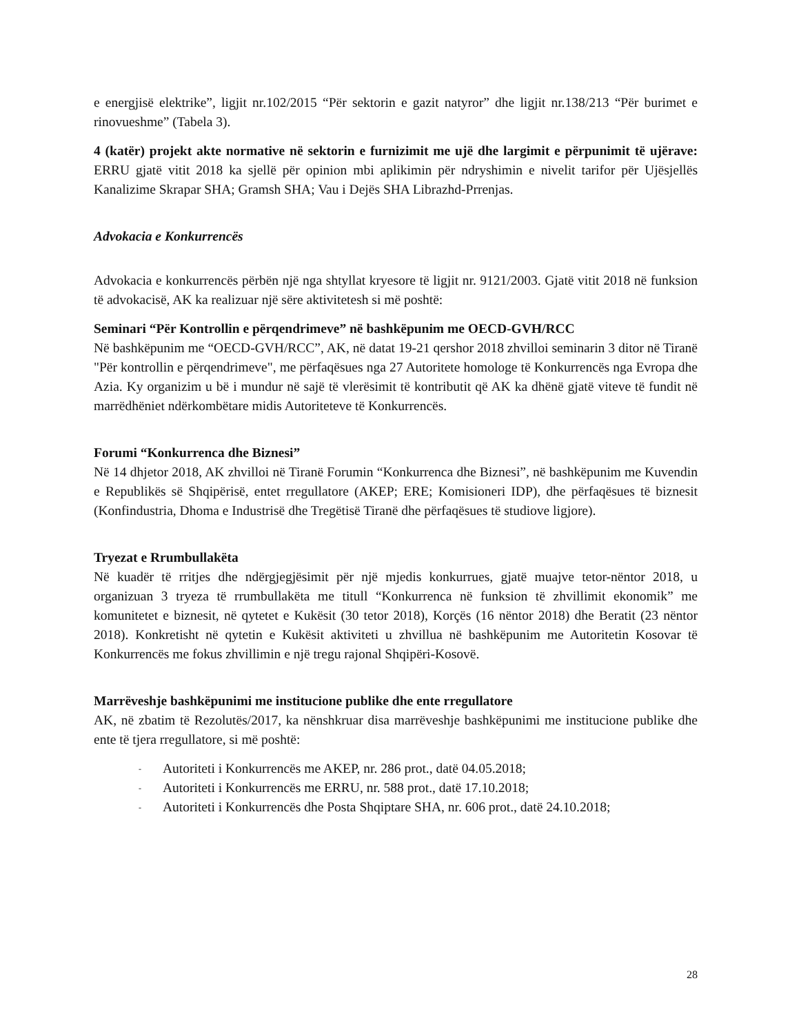e energjisë elektrike”, ligjit nr.102/2015 “Për sektorin e gazit natyror” dhe ligjit nr.138/213 “Për burimet e rinovueshme” (Tabela 3).
4 (katër) projekt akte normative në sektorin e furnizimit me ujë dhe largimit e përpunimit të ujërave: ERRU gjatë vitit 2018 ka sjellë për opinion mbi aplikimin për ndryshimin e nivelit tarifor për Ujësjellës Kanalizime Skrapar SHA; Gramsh SHA; Vau i Dejës SHA Librazhd-Prrenjas.
Advokacia e Konkurrencës
Advokacia e konkurrencës përbën një nga shtyllat kryesore të ligjit nr. 9121/2003. Gjatë vitit 2018 në funksion të advokacisë, AK ka realizuar një sëre aktivitetesh si më poshtë:
Seminari “Për Kontrollin e përqendrimeve” në bashkëpunim me OECD-GVH/RCC
Në bashkëpunim me “OECD-GVH/RCC”, AK, në datat 19-21 qershor 2018 zhvilloi seminarin 3 ditor në Tiranë "Për kontrollin e përqendrimeve", me përfaqësues nga 27 Autoritete homologe të Konkurrencës nga Evropa dhe Azia. Ky organizim u bë i mundur në sajë të vlerësimit të kontributit që AK ka dhënë gjatë viteve të fundit në marrëdhëniet ndërkombëtare midis Autoriteteve të Konkurrencës.
Forumi “Konkurrenca dhe Biznesi”
Në 14 dhjetor 2018, AK zhvilloi në Tiranë Forumin “Konkurrenca dhe Biznesi”, në bashkëpunim me Kuvendin e Republikës së Shqipërisë, entet rregullatore (AKEP; ERE; Komisioneri IDP), dhe përfaqësues të biznesit (Konfindustria, Dhoma e Industrisë dhe Tregëtisë Tiranë dhe përfaqësues të studiove ligjore).
Tryezat e Rrumbullakëta
Në kuadër të rritjes dhe ndërgjegjësimit për një mjedis konkurrues, gjatë muajve tetor-nëntor 2018, u organizuan 3 tryeza të rrumbullakëta me titull “Konkurrenca në funksion të zhvillimit ekonomik” me komunitetet e biznesit, në qytetet e Kukësit (30 tetor 2018), Korçës (16 nëntor 2018) dhe Beratit (23 nëntor 2018). Konkretisht në qytetin e Kukësit aktiviteti u zhvillua në bashkëpunim me Autoritetin Kosovar të Konkurrencës me fokus zhvillimin e një tregu rajonal Shqipëri-Kosovë.
Marrëveshje bashkëpunimi me institucione publike dhe ente rregullatore
AK, në zbatim të Rezolutës/2017, ka nënshkruar disa marrëveshje bashkëpunimi me institucione publike dhe ente të tjera rregullatore, si më poshtë:
- Autoriteti i Konkurrencës me AKEP, nr. 286 prot., datë 04.05.2018;
- Autoriteti i Konkurrencës me ERRU, nr. 588 prot., datë 17.10.2018;
- Autoriteti i Konkurrencës dhe Posta Shqiptare SHA, nr. 606 prot., datë 24.10.2018;
28